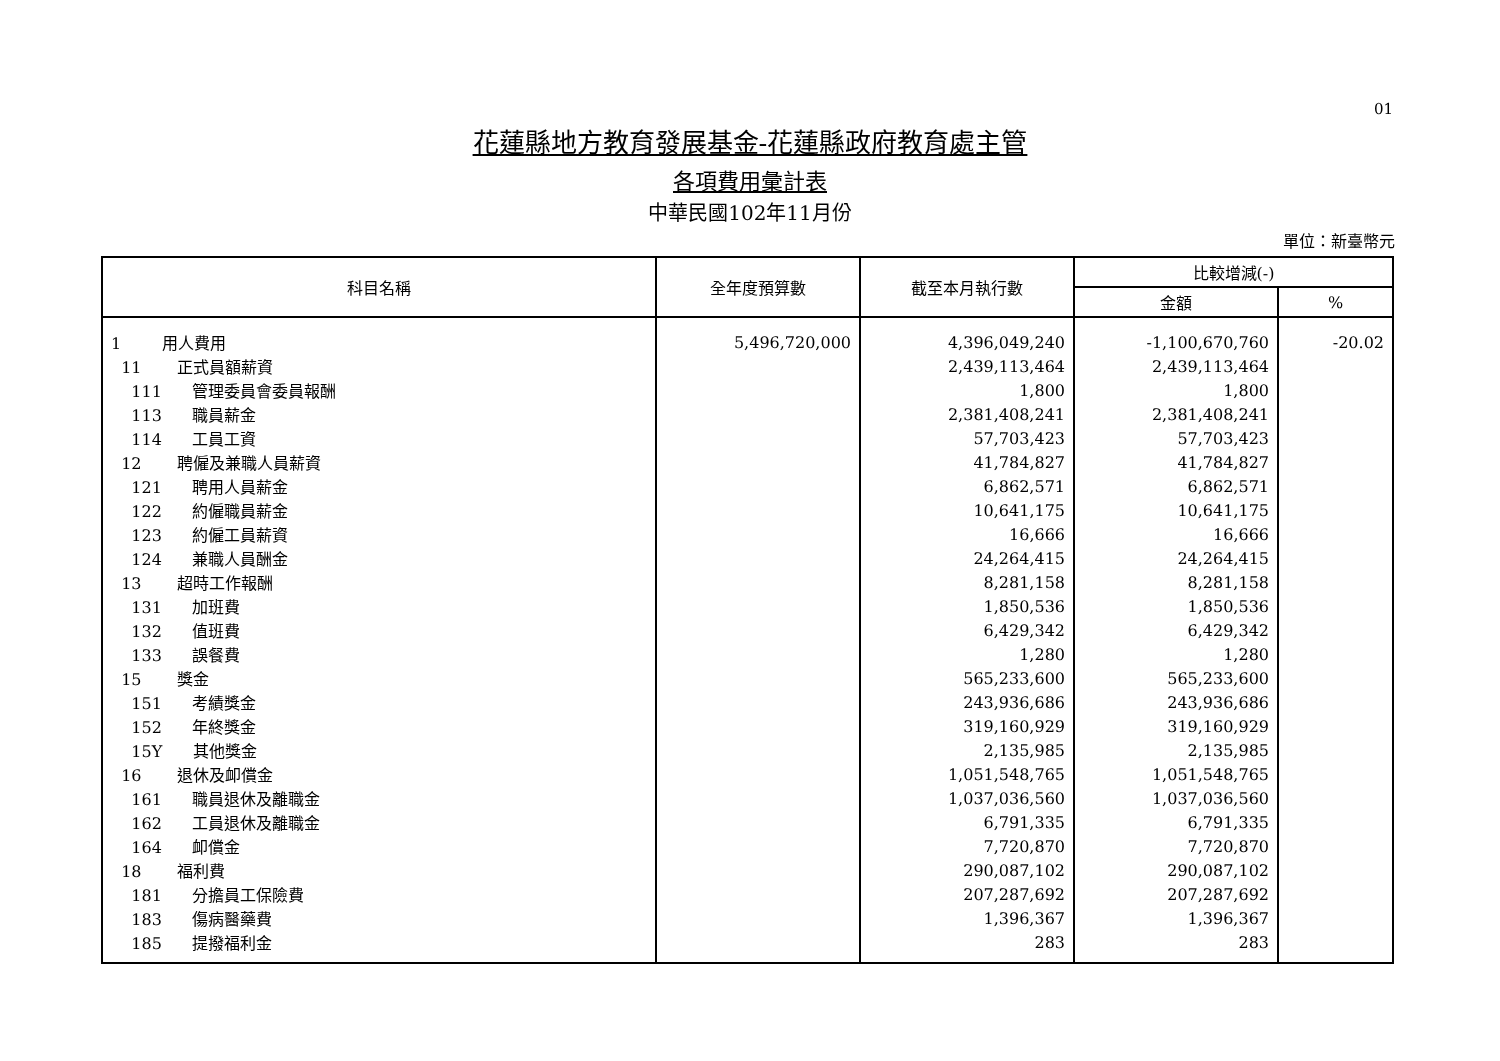01
花蓮縣地方教育發展基金-花蓮縣政府教育處主管
各項費用彙計表
中華民國102年11月份
單位：新臺幣元
| 科目名稱 | 全年度預算數 | 截至本月執行數 | 比較增減(-) | |
| --- | --- | --- | --- | --- |
| | | | 金額 | % |
| 1 用人費用 | 5,496,720,000 | 4,396,049,240 | -1,100,670,760 | -20.02 |
| 11 正式員額薪資 | | 2,439,113,464 | 2,439,113,464 | |
| 111 管理委員會委員報酬 | | 1,800 | 1,800 | |
| 113 職員薪金 | | 2,381,408,241 | 2,381,408,241 | |
| 114 工員工資 | | 57,703,423 | 57,703,423 | |
| 12 聘僱及兼職人員薪資 | | 41,784,827 | 41,784,827 | |
| 121 聘用人員薪金 | | 6,862,571 | 6,862,571 | |
| 122 約僱職員薪金 | | 10,641,175 | 10,641,175 | |
| 123 約僱工員薪資 | | 16,666 | 16,666 | |
| 124 兼職人員酬金 | | 24,264,415 | 24,264,415 | |
| 13 超時工作報酬 | | 8,281,158 | 8,281,158 | |
| 131 加班費 | | 1,850,536 | 1,850,536 | |
| 132 值班費 | | 6,429,342 | 6,429,342 | |
| 133 誤餐費 | | 1,280 | 1,280 | |
| 15 獎金 | | 565,233,600 | 565,233,600 | |
| 151 考績獎金 | | 243,936,686 | 243,936,686 | |
| 152 年終獎金 | | 319,160,929 | 319,160,929 | |
| 15Y 其他獎金 | | 2,135,985 | 2,135,985 | |
| 16 退休及卹償金 | | 1,051,548,765 | 1,051,548,765 | |
| 161 職員退休及離職金 | | 1,037,036,560 | 1,037,036,560 | |
| 162 工員退休及離職金 | | 6,791,335 | 6,791,335 | |
| 164 卹償金 | | 7,720,870 | 7,720,870 | |
| 18 福利費 | | 290,087,102 | 290,087,102 | |
| 181 分擔員工保險費 | | 207,287,692 | 207,287,692 | |
| 183 傷病醫藥費 | | 1,396,367 | 1,396,367 | |
| 185 提撥福利金 | | 283 | 283 | |